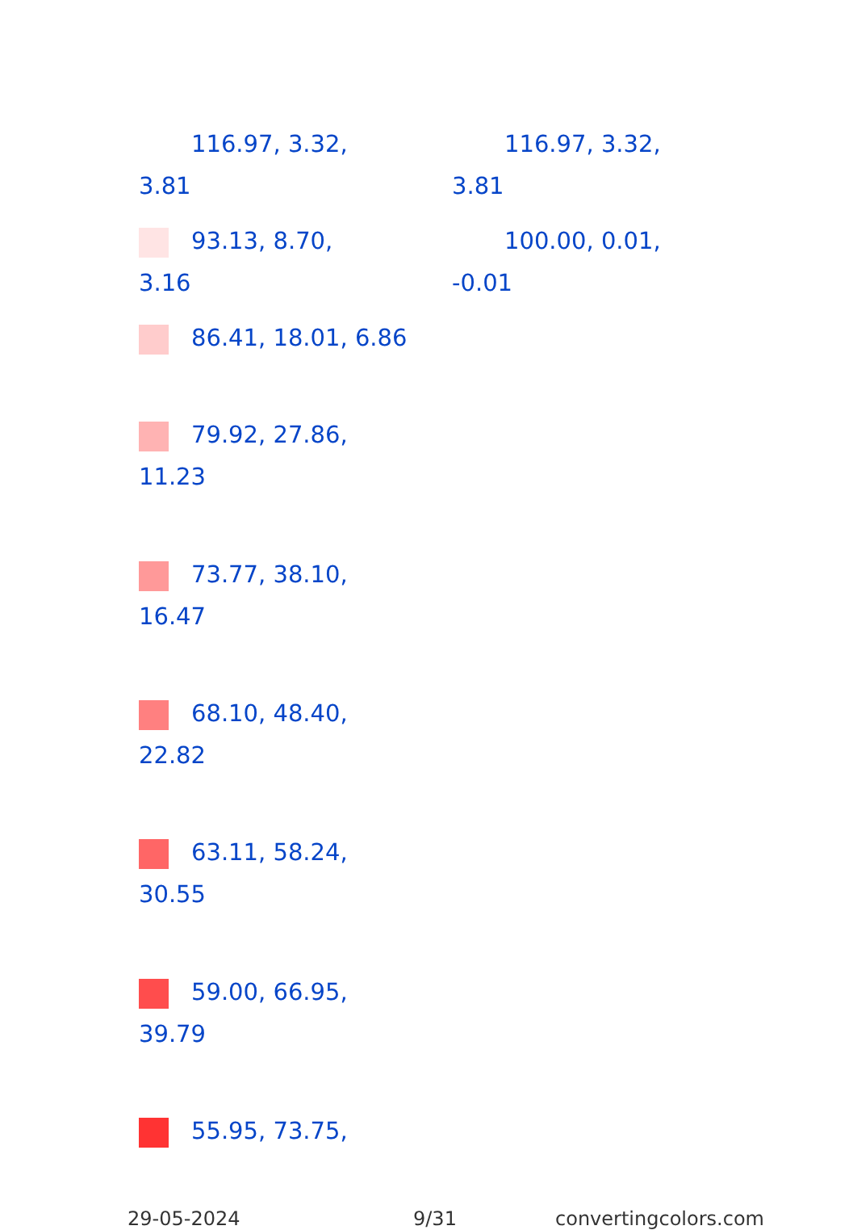116.97, 3.32, 3.81
116.97, 3.32, 3.81
93.13, 8.70, 3.16
100.00, 0.01, -0.01
86.41, 18.01, 6.86
79.92, 27.86, 11.23
73.77, 38.10, 16.47
68.10, 48.40, 22.82
63.11, 58.24, 30.55
59.00, 66.95, 39.79
55.95, 73.75,
29-05-2024 9/31 convertingcolors.com